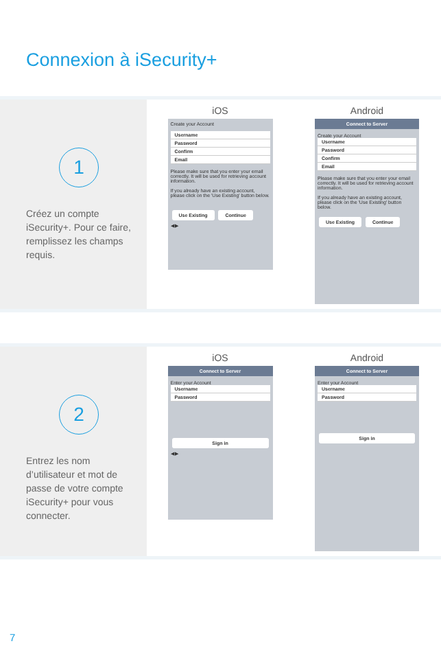Connexion à iSecurity+
1
Créez un compte iSecurity+. Pour ce faire, remplissez les champs requis.
iOS
Create your Account
Username
Password
Confirm
Email
Please make sure that you enter your email correctly. It will be used for retrieving account information.
If you already have an existing account, please click on the 'Use Existing' button below.
Use Existing Continue
◀ ▶
Android
Connect to Server
Create your Account
Username
Password
Confirm
Email
Please make sure that you enter your email correctly. It will be used for retrieving account information.
If you already have an existing account, please click on the 'Use Existing' button below.
Use Existing Continue
2
Entrez les nom d’utilisateur et mot de passe de votre compte iSecurity+ pour vous connecter.
iOS
Connect to Server
Enter your Account
Username
Password
Sign in
◀ ▶
Android
Connect to Server
Enter your Account
Username
Password
Sign in
7